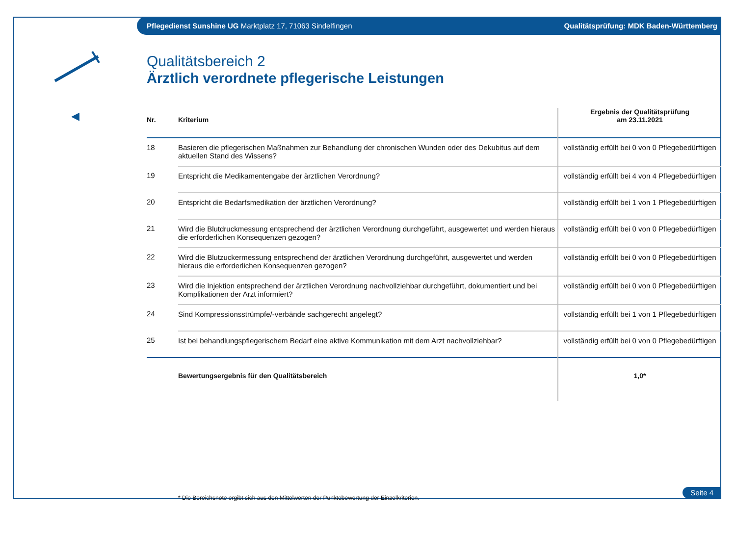Pflegedienst Sunshine UG Marktplatz 17, 71063 Sindelfingen Qualitätsprüfung: MDK Baden-Württemberg
◀
Qualitätsbereich 2
Ärztlich verordnete pflegerische Leistungen
| Nr. | Kriterium | Ergebnis der Qualitätsprüfung am 23.11.2021 |
| --- | --- | --- |
| 18 | Basieren die pflegerischen Maßnahmen zur Behandlung der chronischen Wunden oder des Dekubitus auf dem aktuellen Stand des Wissens? | vollständig erfüllt bei 0 von 0 Pflegebedürftigen |
| 19 | Entspricht die Medikamentengabe der ärztlichen Verordnung? | vollständig erfüllt bei 4 von 4 Pflegebedürftigen |
| 20 | Entspricht die Bedarfsmedikation der ärztlichen Verordnung? | vollständig erfüllt bei 1 von 1 Pflegebedürftigen |
| 21 | Wird die Blutdruckmessung entsprechend der ärztlichen Verordnung durchgeführt, ausgewertet und werden hieraus die erforderlichen Konsequenzen gezogen? | vollständig erfüllt bei 0 von 0 Pflegebedürftigen |
| 22 | Wird die Blutzuckermessung entsprechend der ärztlichen Verordnung durchgeführt, ausgewertet und werden hieraus die erforderlichen Konsequenzen gezogen? | vollständig erfüllt bei 0 von 0 Pflegebedürftigen |
| 23 | Wird die Injektion entsprechend der ärztlichen Verordnung nachvollziehbar durchgeführt, dokumentiert und bei Komplikationen der Arzt informiert? | vollständig erfüllt bei 0 von 0 Pflegebedürftigen |
| 24 | Sind Kompressionsstrümpfe/-verbände sachgerecht angelegt? | vollständig erfüllt bei 1 von 1 Pflegebedürftigen |
| 25 | Ist bei behandlungspflegerischem Bedarf eine aktive Kommunikation mit dem Arzt nachvollziehbar? | vollständig erfüllt bei 0 von 0 Pflegebedürftigen |
| | Bewertungsergebnis für den Qualitätsbereich | 1,0* |
* Die Bereichsnote ergibt sich aus den Mittelwerten der Punktebewertung der Einzelkriterien.
Seite 4